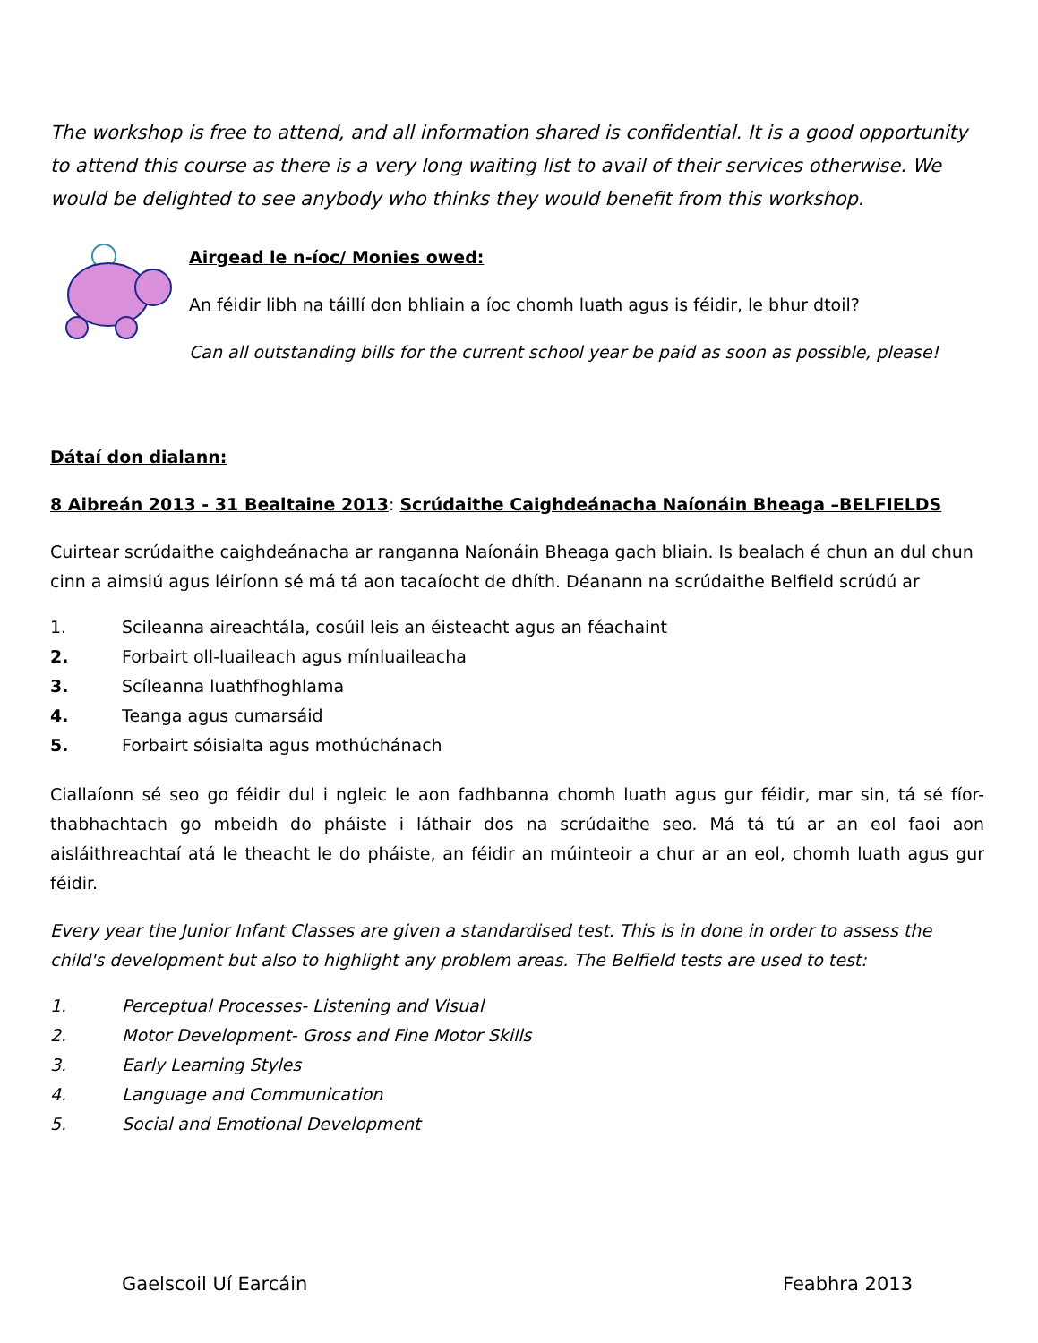The workshop is free to attend, and all information shared is confidential. It is a good opportunity to attend this course as there is a very long waiting list to avail of their services otherwise. We would be delighted to see anybody who thinks they would benefit from this workshop.
Airgead le n-íoc/ Monies owed:
An féidir libh na táillí don bhliain a íoc chomh luath agus is féidir, le bhur dtoil?
Can all outstanding bills for the current school year be paid as soon as possible, please!
Dátaí don dialann:
8 Aibreán 2013 - 31 Bealtaine 2013: Scrúdaithe Caighdeánacha Naíonáin Bheaga –BELFIELDS
Cuirtear scrúdaithe caighdeánacha ar ranganna Naíonáin Bheaga gach bliain. Is bealach é chun an dul chun cinn a aimsiú agus léiríonn sé má tá aon tacaíocht de dhíth. Déanann na scrúdaithe Belfield scrúdú ar
1. Scileanna aireachtála, cosúil leis an éisteacht agus an féachaint
2. Forbairt oll-luaileach agus mínluaileacha
3. Scíleanna luathfhoghlama
4. Teanga agus cumarsáid
5. Forbairt sóisialta agus mothúchánach
Ciallaíonn sé seo go féidir dul i ngleic le aon fadhbanna chomh luath agus gur féidir, mar sin, tá sé fíor-thabhachtach go mbeidh do pháiste i láthair dos na scrúdaithe seo. Má tá tú ar an eol faoi aon aisláithreachtaí atá le theacht le do pháiste, an féidir an múinteoir a chur ar an eol, chomh luath agus gur féidir.
Every year the Junior Infant Classes are given a standardised test. This is in done in order to assess the child's development but also to highlight any problem areas. The Belfield tests are used to test:
1. Perceptual Processes- Listening and Visual
2. Motor Development- Gross and Fine Motor Skills
3. Early Learning Styles
4. Language and Communication
5. Social and Emotional Development
Gaelscoil Uí Earcáin Feabhra 2013